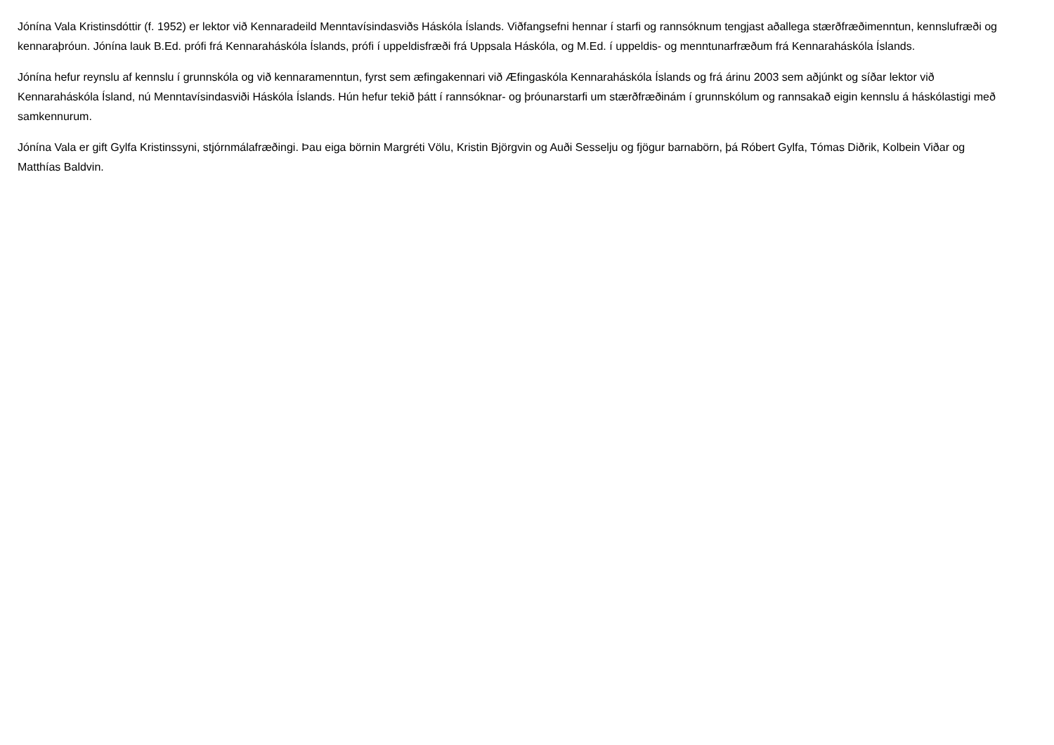Jónína Vala Kristinsdóttir (f. 1952) er lektor við Kennaradeild Menntavísindasviðs Háskóla Íslands. Viðfangsefni hennar í starfi og rannsóknum tengjast aðallega stærðfræðimenntun, kennslufræði og kennaraþróun. Jónína lauk B.Ed. prófi frá Kennaraháskóla Íslands, prófi í uppeldisfræði frá Uppsala Háskóla, og M.Ed. í uppeldis- og menntunarfræðum frá Kennaraháskóla Íslands.
Jónína hefur reynslu af kennslu í grunnskóla og við kennaramenntun, fyrst sem æfingakennari við Æfingaskóla Kennaraháskóla Íslands og frá árinu 2003 sem aðjúnkt og síðar lektor við Kennaraháskóla Ísland, nú Menntavísindasviði Háskóla Íslands. Hún hefur tekið þátt í rannsóknar- og þróunarstarfi um stærðfræðinám í grunnskólum og rannsakað eigin kennslu á háskólastigi með samkennurum.
Jónína Vala er gift Gylfa Kristinssyni, stjórnmálafræðingi. Þau eiga börnin Margréti Völu, Kristin Björgvin og Auði Sesselju og fjögur barnabörn, þá Róbert Gylfa, Tómas Diðrik, Kolbein Viðar og Matthías Baldvin.